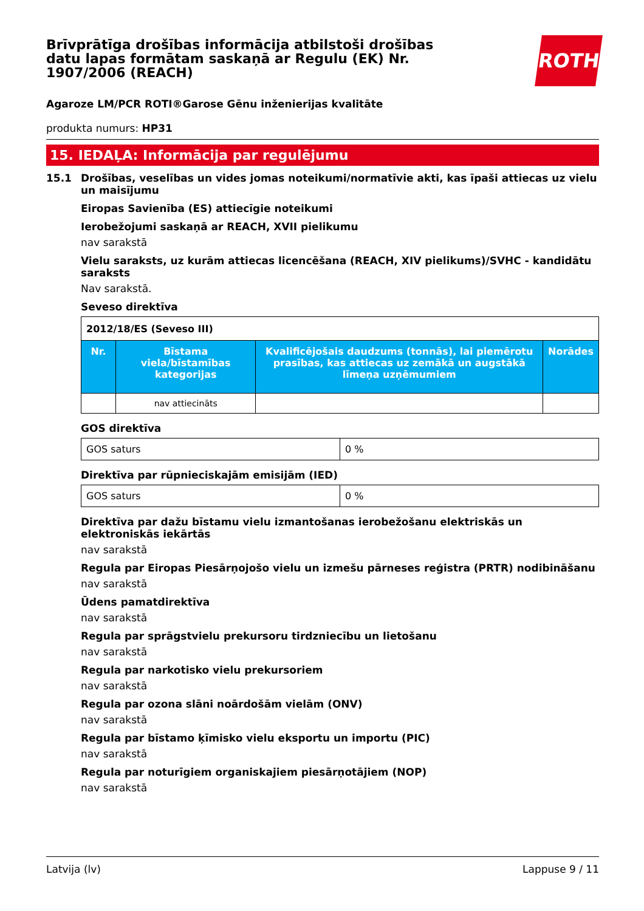ROTH
Brīvprātīga drošības informācija atbilstoši drošības datu lapas formātam saskaņā ar Regulu (EK) Nr. 1907/2006 (REACH)
Agaroze LM/PCR ROTI®Garose Gēnu inženierijas kvalitāte
produkta numurs: HP31
15. IEDAĻA: Informācija par regulējumu
15.1 Drošības, veselības un vides jomas noteikumi/normatīvie akti, kas īpaši attiecas uz vielu un maisījumu
Eiropas Savienība (ES) attiecīgie noteikumi
Ierobežojumi saskaņā ar REACH, XVII pielikumu
nav sarakstā
Vielu saraksts, uz kurām attiecas licencēšana (REACH, XIV pielikums)/SVHC - kandidātu saraksts
Nav sarakstā.
Seveso direktīva
| 2012/18/ES (Seveso III) | | | |
| --- | --- | --- | --- |
| Nr. | Bīstama viela/bīstamības kategorijas | Kvalificējošais daudzums (tonnās), lai piemērotu prasības, kas attiecas uz zemākā un augstākā līmeņa uzņēmumiem | Norādes |
| | nav attiecināts | | |
GOS direktīva
| GOS saturs | 0 % |
Direktīva par rūpnieciskajām emisijām (IED)
| GOS saturs | 0 % |
Direktīva par dažu bīstamu vielu izmantošanas ierobežošanu elektriskās un elektroniskās iekārtās
nav sarakstā
Regula par Eiropas Piesārņojošo vielu un izmešu pārneses reģistra (PRTR) nodibināšanu
nav sarakstā
Ūdens pamatdirektīva
nav sarakstā
Regula par sprāgstvielu prekursoru tirdzniecību un lietošanu
nav sarakstā
Regula par narkotisko vielu prekursoriem
nav sarakstā
Regula par ozona slāni noārdošām vielām (ONV)
nav sarakstā
Regula par bīstamo ķīmisko vielu eksportu un importu (PIC)
nav sarakstā
Regula par noturīgiem organiskajiem piesārņotājiem (NOP)
nav sarakstā
Latvija (lv) Lappuse 9 / 11